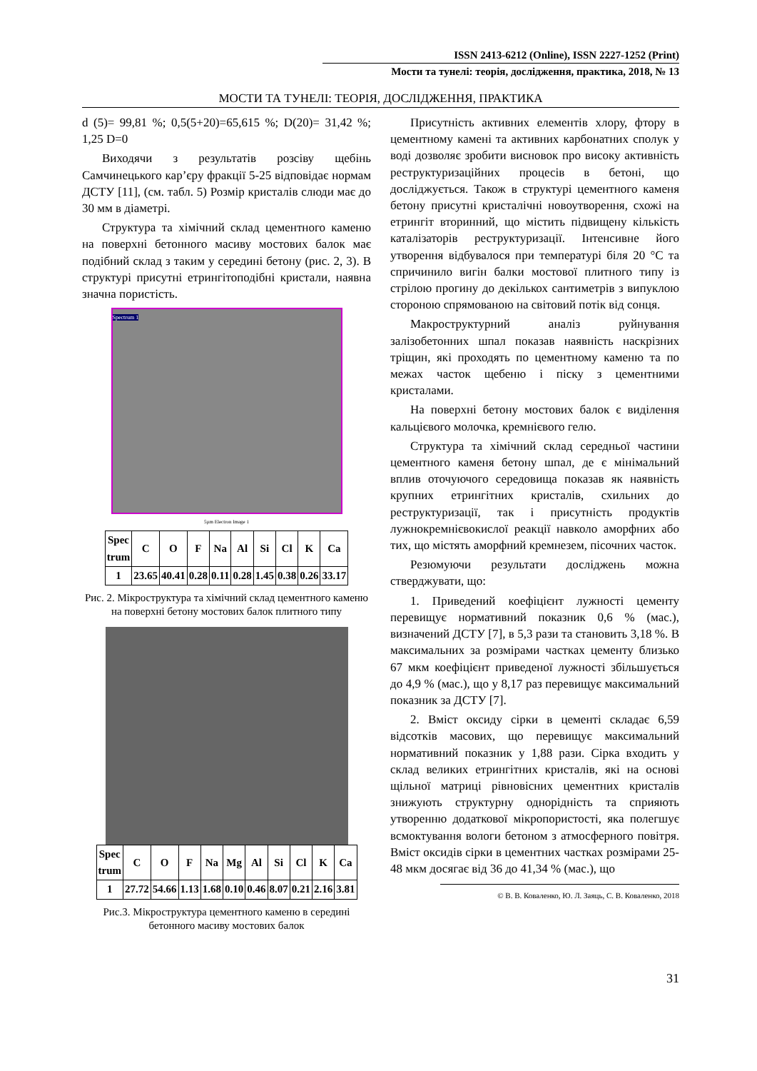ISSN 2413-6212 (Online), ISSN 2227-1252 (Print)
Мости та тунелі: теорія, дослідження, практика, 2018, № 13
МОСТИ ТА ТУНЕЛІ: ТЕОРІЯ, ДОСЛІДЖЕННЯ, ПРАКТИКА
d (5)= 99,81 %; 0,5(5+20)=65,615 %; D(20)= 31,42 %; 1,25 D=0
Виходячи з результатів розсіву щебінь Самчинецького кар’єру фракції 5-25 відповідає нормам ДСТУ [11], (см. табл. 5) Розмір кристалів слюди має до 30 мм в діаметрі.
Структура та хімічний склад цементного каменю на поверхні бетонного масиву мостових балок має подібний склад з таким у середині бетону (рис. 2, 3). В структурі присутні етрингітоподібні кристали, наявна значна пористість.
Spectrum 1
5µm Electron Image 1
| Spec trum | C | O | F | Na | Al | Si | Cl | K | Ca |
| --- | --- | --- | --- | --- | --- | --- | --- | --- | --- |
| 1 | 23.65 | 40.41 | 0.28 | 0.11 | 0.28 | 1.45 | 0.38 | 0.26 | 33.17 |
Рис. 2. Мікроструктура та хімічний склад цементного каменю на поверхні бетону мостових балок плитного типу
| Spec trum | C | O | F | Na | Mg | Al | Si | Cl | K | Ca |
| --- | --- | --- | --- | --- | --- | --- | --- | --- | --- | --- |
| 1 | 27.72 | 54.66 | 1.13 | 1.68 | 0.10 | 0.46 | 8.07 | 0.21 | 2.16 | 3.81 |
Рис.3. Мікроструктура цементного каменю в середині бетонного масиву мостових балок
Присутність активних елементів хлору, фтору в цементному камені та активних карбонатних сполук у воді дозволяє зробити висновок про високу активність реструктуризаційних процесів в бетоні, що досліджується. Також в структурі цементного каменя бетону присутні кристалічні новоутворення, схожі на етрингіт вторинний, що містить підвищену кількість каталізаторів реструктуризації. Інтенсивне його утворення відбувалося при температурі біля 20 °С та спричинило вигін балки мостової плитного типу із стрілою прогину до декількох сантиметрів з випуклою стороною спрямованою на світовий потік від сонця.
Макроструктурний аналіз руйнування залізобетонних шпал показав наявність наскрізних тріщин, які проходять по цементному каменю та по межах часток щебеню і піску з цементними кристалами.
На поверхні бетону мостових балок є виділення кальцієвого молочка, кремнієвого гелю.
Структура та хімічний склад середньої частини цементного каменя бетону шпал, де є мінімальний вплив оточуючого середовища показав як наявність крупних етрингітних кристалів, схильних до реструктуризації, так і присутність продуктів лужнокремнієвокислої реакції навколо аморфних або тих, що містять аморфний кремнезем, пісочних часток.
Резюмуючи результати досліджень можна стверджувати, що:
1. Приведений коефіцієнт лужності цементу перевищує нормативний показник 0,6 % (мас.), визначений ДСТУ [7], в 5,3 рази та становить 3,18 %. В максимальних за розмірами частках цементу близько 67 мкм коефіцієнт приведеної лужності збільшується до 4,9 % (мас.), що у 8,17 раз перевищує максимальний показник за ДСТУ [7].
2. Вміст оксиду сірки в цементі складає 6,59 відсотків масових, що перевищує максимальний нормативний показник у 1,88 рази. Сірка входить у склад великих етрингітних кристалів, які на основі щільної матриці рівновісних цементних кристалів знижують структурну однорідність та сприяють утворенню додаткової мікропористості, яка полегшує всмоктування вологи бетоном з атмосферного повітря. Вміст оксидів сірки в цементних частках розмірами 25-48 мкм досягає від 36 до 41,34 % (мас.), що
© В. В. Коваленко, Ю. Л. Заяць, С. В. Коваленко, 2018
31